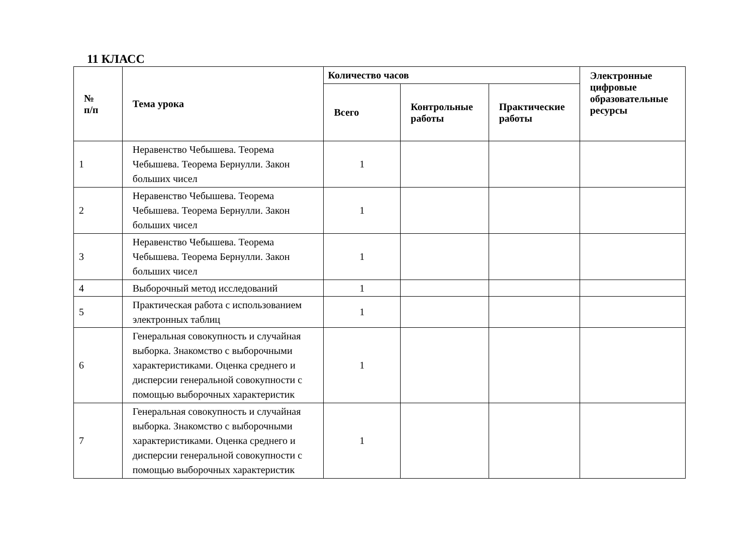11 КЛАСС
| № п/п | Тема урока | Количество часов | | | Электронные цифровые образовательные ресурсы |
| --- | --- | --- | --- | --- | --- |
| | | Всего | Контрольные работы | Практические работы | |
| 1 | Неравенство Чебышева. Теорема Чебышева. Теорема Бернулли. Закон больших чисел | 1 | | | |
| 2 | Неравенство Чебышева. Теорема Чебышева. Теорема Бернулли. Закон больших чисел | 1 | | | |
| 3 | Неравенство Чебышева. Теорема Чебышева. Теорема Бернулли. Закон больших чисел | 1 | | | |
| 4 | Выборочный метод исследований | 1 | | | |
| 5 | Практическая работа с использованием электронных таблиц | 1 | | | |
| 6 | Генеральная совокупность и случайная выборка. Знакомство с выборочными характеристиками. Оценка среднего и дисперсии генеральной совокупности с помощью выборочных характеристик | 1 | | | |
| 7 | Генеральная совокупность и случайная выборка. Знакомство с выборочными характеристиками. Оценка среднего и дисперсии генеральной совокупности с помощью выборочных характеристик | 1 | | | |